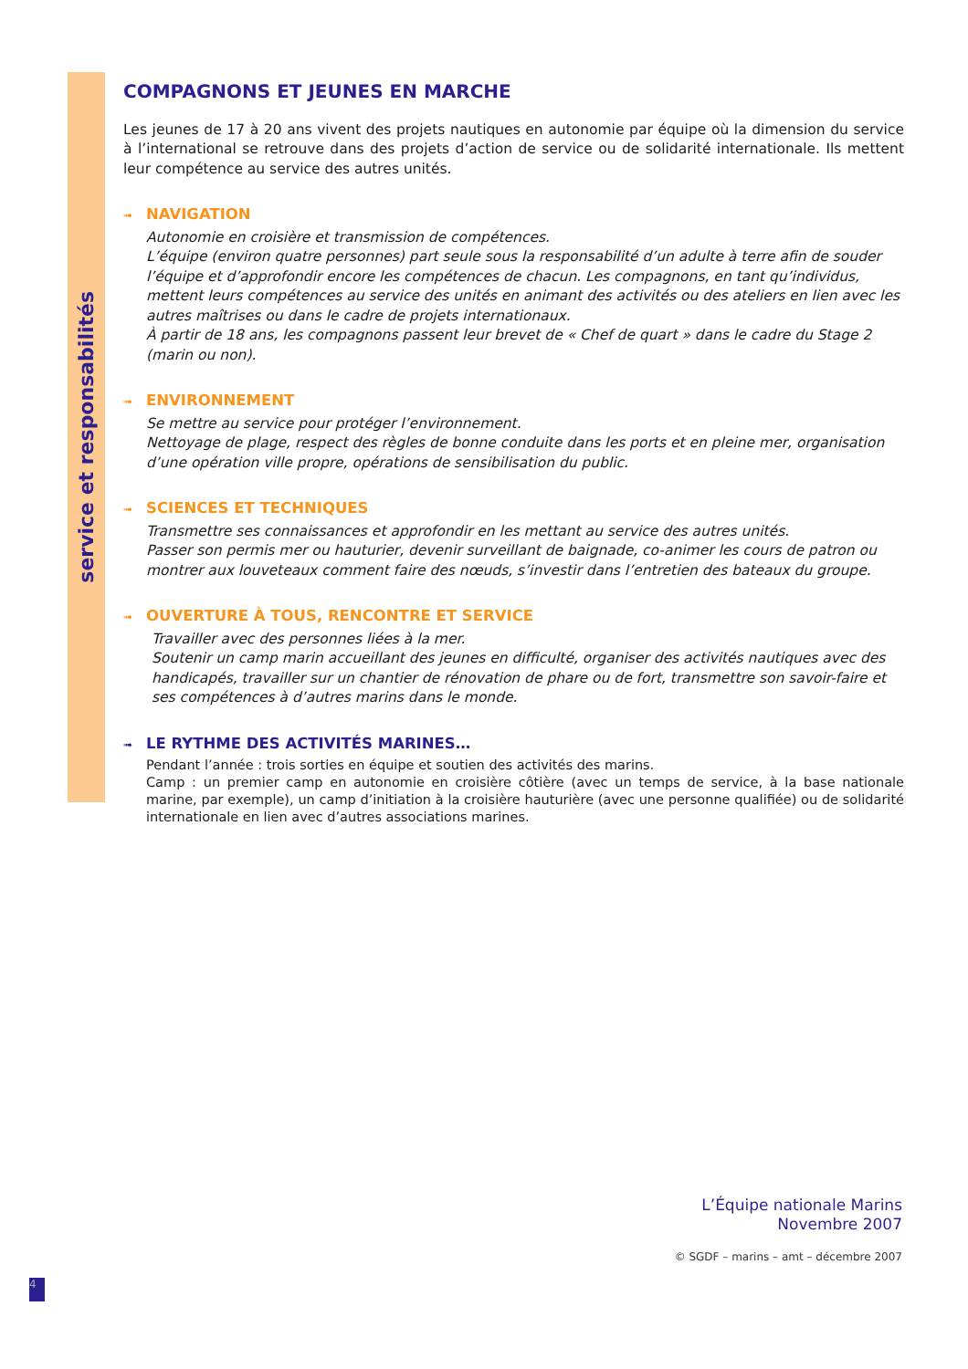service et responsabilités
COMPAGNONS ET JEUNES EN MARCHE
Les jeunes de 17 à 20 ans vivent des projets nautiques en autonomie par équipe où la dimension du service à l’international se retrouve dans des projets d’action de service ou de solidarité internationale. Ils mettent leur compétence au service des autres unités.
➟ NAVIGATION
Autonomie en croisière et transmission de compétences.
L’équipe (environ quatre personnes) part seule sous la responsabilité d’un adulte à terre afin de souder l’équipe et d’approfondir encore les compétences de chacun. Les compagnons, en tant qu’individus, mettent leurs compétences au service des unités en animant des activités ou des ateliers en lien avec les autres maîtrises ou dans le cadre de projets internationaux.
À partir de 18 ans, les compagnons passent leur brevet de « Chef de quart » dans le cadre du Stage 2 (marin ou non).
➟ ENVIRONNEMENT
Se mettre au service pour protéger l’environnement.
Nettoyage de plage, respect des règles de bonne conduite dans les ports et en pleine mer, organisation d’une opération ville propre, opérations de sensibilisation du public.
➟ SCIENCES ET TECHNIQUES
Transmettre ses connaissances et approfondir en les mettant au service des autres unités.
Passer son permis mer ou hauturier, devenir surveillant de baignade, co-animer les cours de patron ou montrer aux louveteaux comment faire des nœuds, s’investir dans l’entretien des bateaux du groupe.
➟ OUVERTURE À TOUS, RENCONTRE ET SERVICE
Travailler avec des personnes liées à la mer.
Soutenir un camp marin accueillant des jeunes en difficulté, organiser des activités nautiques avec des handicapés, travailler sur un chantier de rénovation de phare ou de fort, transmettre son savoir-faire et ses compétences à d’autres marins dans le monde.
➟ LE RYTHME DES ACTIVITÉS MARINES…
Pendant l’année : trois sorties en équipe et soutien des activités des marins.
Camp : un premier camp en autonomie en croisière côtière (avec un temps de service, à la base nationale marine, par exemple), un camp d’initiation à la croisière hauturière (avec une personne qualifiée) ou de solidarité internationale en lien avec d’autres associations marines.
L’Équipe nationale Marins
Novembre 2007
© SGDF – marins – amt – décembre 2007
4